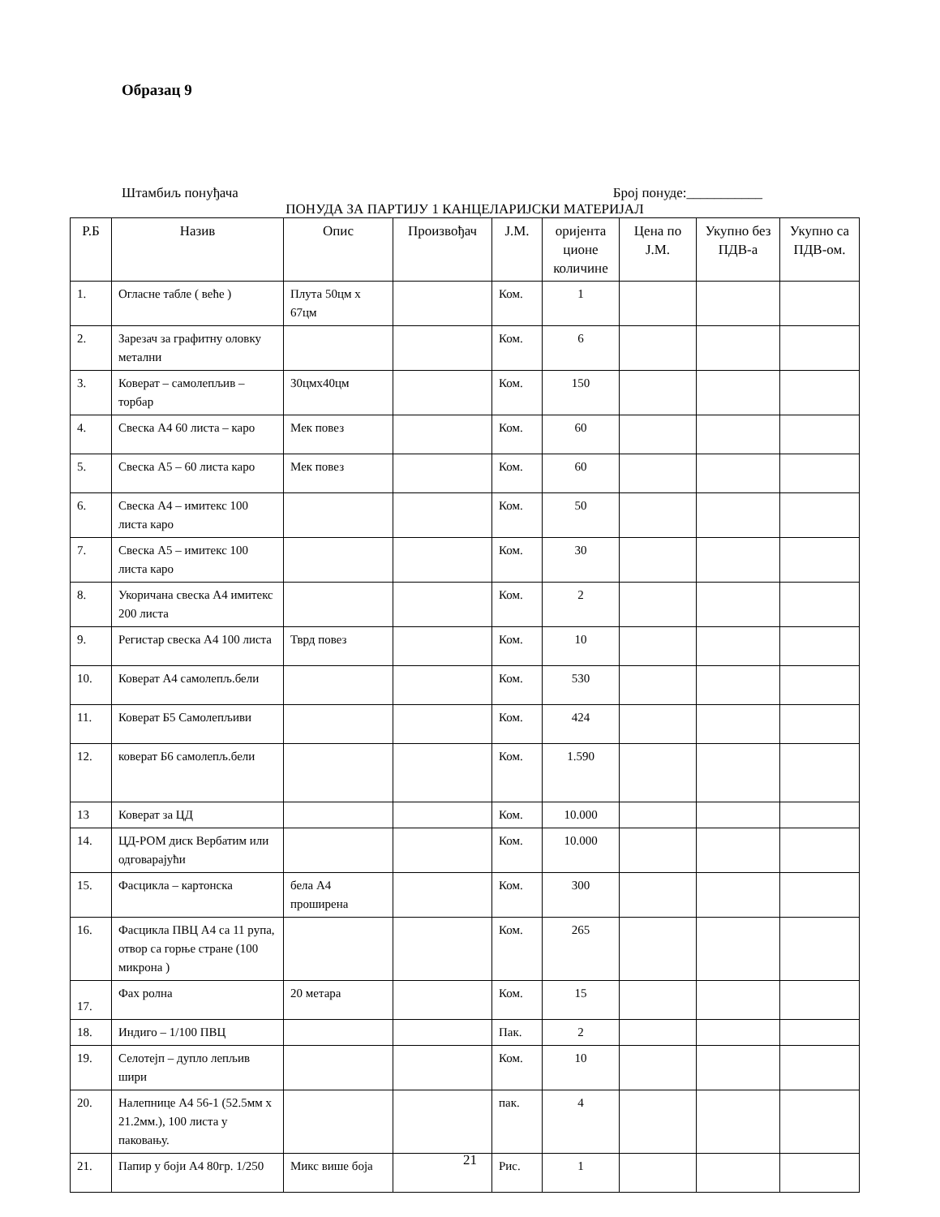Образац 9
Штамбиљ понуђача Број понуде:___________
ПОНУДА ЗА ПАРТИЈУ 1 КАНЦЕЛАРИЈСКИ МАТЕРИЈАЛ
| Р.Б | Назив | Опис | Произвођач | Ј.М. | оријента циoне количине | Цена по Ј.М. | Укупно без ПДВ-а | Укупно са ПДВ-ом. |
| --- | --- | --- | --- | --- | --- | --- | --- | --- |
| 1. | Огласне табле ( веће ) | Плута 50цм х 67цм | | Ком. | 1 | | | |
| 2. | Зарезач за графитну оловку метални | | | Ком. | 6 | | | |
| 3. | Коверат – самолепљив – торбар | 30цмх40цм | | Ком. | 150 | | | |
| 4. | Свеска А4 60 листа – каро | Мек повез | | Ком. | 60 | | | |
| 5. | Свеска А5 – 60 листа каро | Мек повез | | Ком. | 60 | | | |
| 6. | Свеска А4 – имитекс 100 листа каро | | | Ком. | 50 | | | |
| 7. | Свеска А5 – имитекс 100 листа каро | | | Ком. | 30 | | | |
| 8. | Укоричана свеска А4 имитекс 200 листа | | | Ком. | 2 | | | |
| 9. | Регистар свеска А4 100 листа | Тврд повез | | Ком. | 10 | | | |
| 10. | Коверат А4 самолепљ.бели | | | Ком. | 530 | | | |
| 11. | Коверат Б5 Самолепљиви | | | Ком. | 424 | | | |
| 12. | коверат Б6 самолепљ.бели | | | Ком. | 1.590 | | | |
| 13 | Коверат за ЦД | | | Ком. | 10.000 | | | |
| 14. | ЦД-РОМ диск Вербатим или одговарајући | | | Ком. | 10.000 | | | |
| 15. | Фасцикла – картонска | бела А4 проширена | | Ком. | 300 | | | |
| 16. | Фасцикла ПВЦ А4 са 11 рупа, отвор са горње стране (100 микрона ) | | | Ком. | 265 | | | |
| 17. | Фах ролна | 20 метара | | Ком. | 15 | | | |
| 18. | Индиго – 1/100 ПВЦ | | | Пак. | 2 | | | |
| 19. | Селотејп – дупло лепљив шири | | | Ком. | 10 | | | |
| 20. | Налепнице А4 56-1 (52.5мм x 21.2мм.), 100 листа у паковању. | | | пак. | 4 | | | |
| 21. | Папир у боји А4 80гр. 1/250 | Микс више боја | | Рис. | 1 | | | |
21